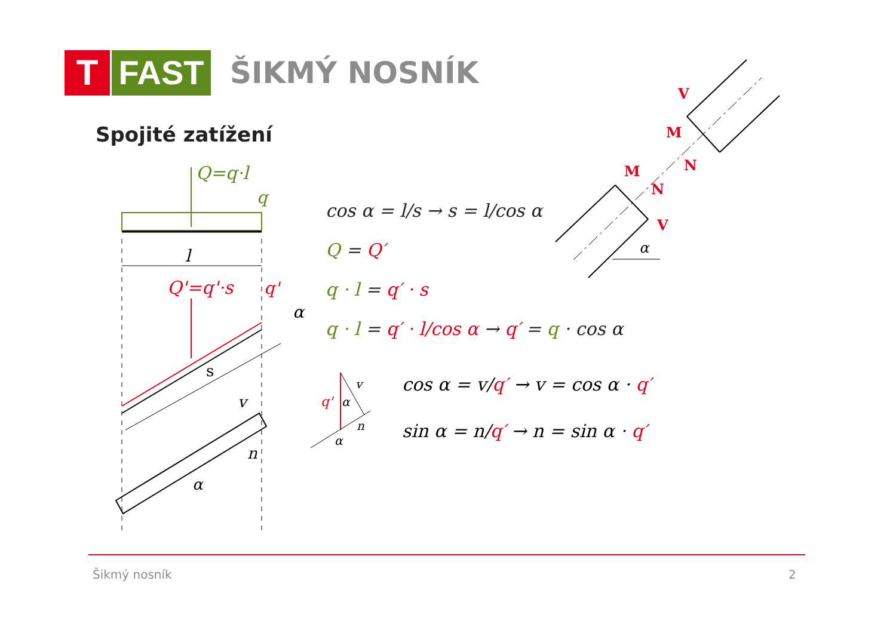T FAST
ŠIKMÝ NOSNÍK
Spojité zatížení
Q=q·l
q
l
Q'=q'·s
q'
α
s
v
n
α
cos α = l/s → s = l/cos α
Q = Q′
q · l = q′ · s
q · l = q′ · l/cos α → q′ = q · cos α
cos α = v/q′ → v = cos α · q′
sin α = n/q′ → n = sin α · q′
q'
v
n
α
α
α
V
M
N
M
N
V
Šikmý nosník 2